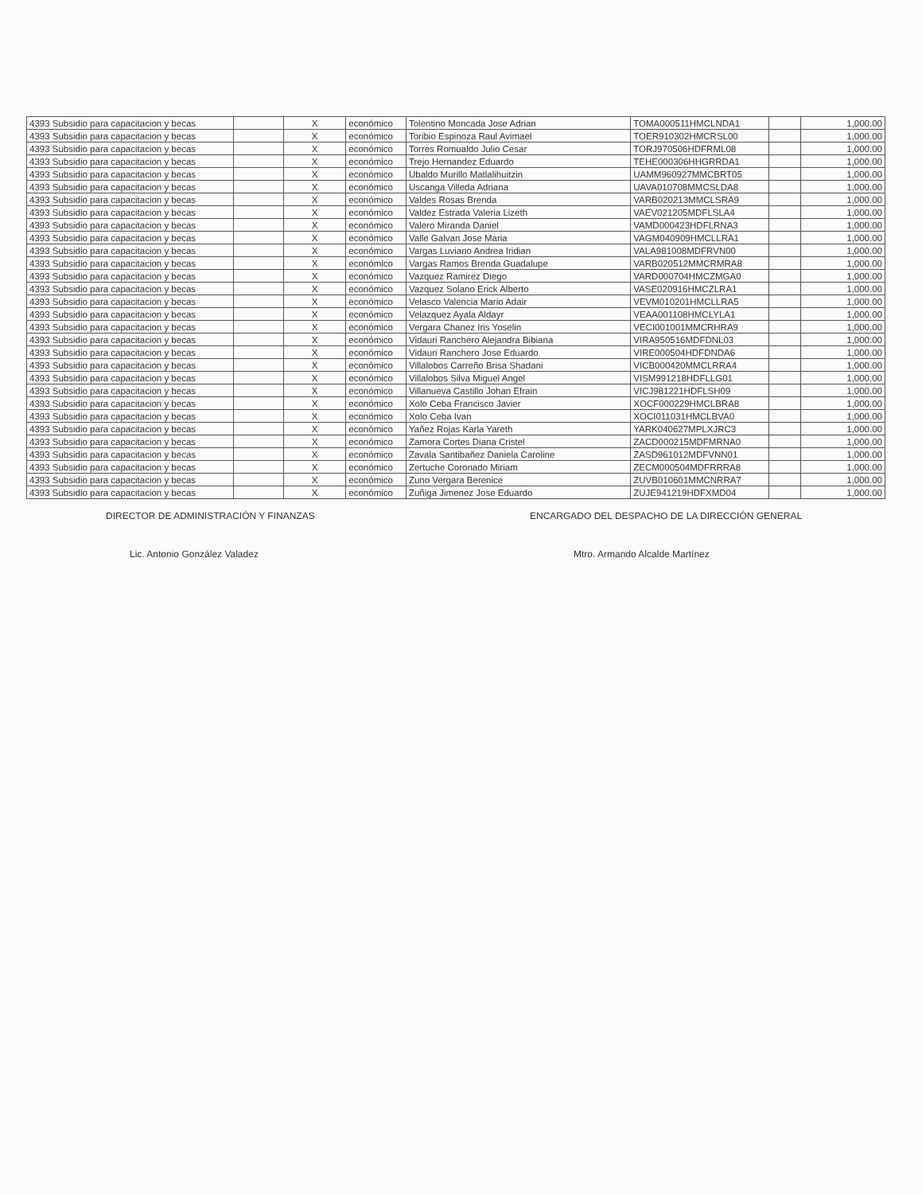| 4393 Subsidio para capacitacion y becas | | X | económico | Tolentino Moncada Jose Adrian | TOMA000511HMCLNDA1 | | 1,000.00 |
| 4393 Subsidio para capacitacion y becas | | X | económico | Toribio Espinoza Raul Avimael | TOER910302HMCRSL00 | | 1,000.00 |
| 4393 Subsidio para capacitacion y becas | | X | económico | Torres Romualdo Julio Cesar | TORJ970506HDFRML08 | | 1,000.00 |
| 4393 Subsidio para capacitacion y becas | | X | económico | Trejo Hernandez Eduardo | TEHE000306HHGRRDA1 | | 1,000.00 |
| 4393 Subsidio para capacitacion y becas | | X | económico | Ubaldo Murillo Matlalihuitzin | UAMM960927MMCBRT05 | | 1,000.00 |
| 4393 Subsidio para capacitacion y becas | | X | económico | Uscanga Villeda Adriana | UAVA010708MMCSLDA8 | | 1,000.00 |
| 4393 Subsidio para capacitacion y becas | | X | económico | Valdes Rosas Brenda | VARB020213MMCLSRA9 | | 1,000.00 |
| 4393 Subsidio para capacitacion y becas | | X | económico | Valdez Estrada Valeria Lizeth | VAEV021205MDFLSLA4 | | 1,000.00 |
| 4393 Subsidio para capacitacion y becas | | X | económico | Valero Miranda Daniel | VAMD000423HDFLRNA3 | | 1,000.00 |
| 4393 Subsidio para capacitacion y becas | | X | económico | Valle Galvan Jose Maria | VAGM040909HMCLLRA1 | | 1,000.00 |
| 4393 Subsidio para capacitacion y becas | | X | económico | Vargas Luviano Andrea Iridian | VALA981008MDFRVN00 | | 1,000.00 |
| 4393 Subsidio para capacitacion y becas | | X | económico | Vargas Ramos Brenda Guadalupe | VARB020512MMCRMRA8 | | 1,000.00 |
| 4393 Subsidio para capacitacion y becas | | X | económico | Vazquez Ramirez Diego | VARD000704HMCZMGA0 | | 1,000.00 |
| 4393 Subsidio para capacitacion y becas | | X | económico | Vazquez Solano Erick Alberto | VASE020916HMCZLRA1 | | 1,000.00 |
| 4393 Subsidio para capacitacion y becas | | X | económico | Velasco Valencia Mario Adair | VEVM010201HMCLLRA5 | | 1,000.00 |
| 4393 Subsidio para capacitacion y becas | | X | económico | Velazquez Ayala Aldayr | VEAA001108HMCLYLA1 | | 1,000.00 |
| 4393 Subsidio para capacitacion y becas | | X | económico | Vergara Chanez Iris Yoselin | VECI001001MMCRHRA9 | | 1,000.00 |
| 4393 Subsidio para capacitacion y becas | | X | económico | Vidauri Ranchero Alejandra Bibiana | VIRA950516MDFDNL03 | | 1,000.00 |
| 4393 Subsidio para capacitacion y becas | | X | económico | Vidauri Ranchero Jose Eduardo | VIRE000504HDFDNDA6 | | 1,000.00 |
| 4393 Subsidio para capacitacion y becas | | X | económico | Villalobos Carreño Brisa Shadani | VICB000420MMCLRRA4 | | 1,000.00 |
| 4393 Subsidio para capacitacion y becas | | X | económico | Villalobos Silva Miguel Angel | VISM991218HDFLLG01 | | 1,000.00 |
| 4393 Subsidio para capacitacion y becas | | X | económico | Villanueva Castillo Johan Efrain | VICJ981221HDFLSH09 | | 1,000.00 |
| 4393 Subsidio para capacitacion y becas | | X | económico | Xolo Ceba Francisco Javier | XOCF000229HMCLBRA8 | | 1,000.00 |
| 4393 Subsidio para capacitacion y becas | | X | económico | Xolo Ceba Ivan | XOCI011031HMCLBVA0 | | 1,000.00 |
| 4393 Subsidio para capacitacion y becas | | X | económico | Yañez Rojas Karla Yareth | YARK040627MPLXJRC3 | | 1,000.00 |
| 4393 Subsidio para capacitacion y becas | | X | económico | Zamora Cortes Diana Cristel | ZACD000215MDFMRNA0 | | 1,000.00 |
| 4393 Subsidio para capacitacion y becas | | X | económico | Zavala Santibañez Daniela Caroline | ZASD961012MDFVNN01 | | 1,000.00 |
| 4393 Subsidio para capacitacion y becas | | X | económico | Zertuche Coronado Miriam | ZECM000504MDFRRRA8 | | 1,000.00 |
| 4393 Subsidio para capacitacion y becas | | X | económico | Zuno Vergara Berenice | ZUVB010601MMCNRRA7 | | 1,000.00 |
| 4393 Subsidio para capacitacion y becas | | X | económico | Zuñiga Jimenez Jose Eduardo | ZUJE941219HDFXMD04 | | 1,000.00 |
DIRECTOR DE ADMINISTRACIÓN Y FINANZAS
Lic. Antonio González Valadez
ENCARGADO DEL DESPACHO DE LA DIRECCIÓN GENERAL
Mtro. Armando Alcalde Martínez